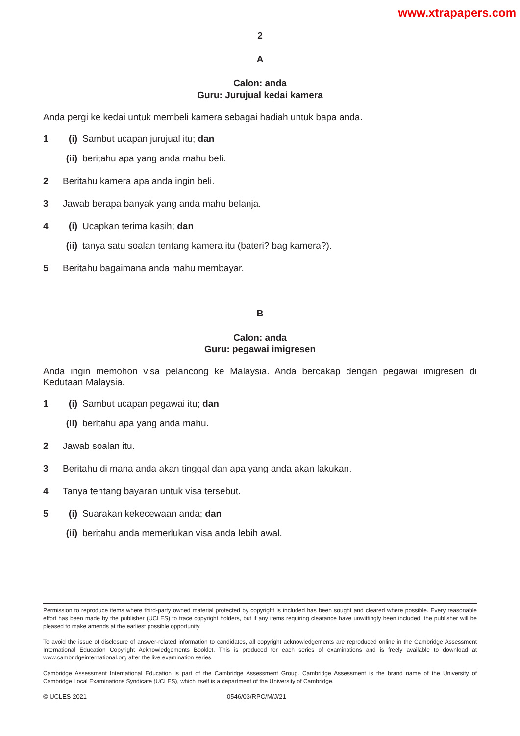www.xtrapapers.com
2
A
Calon: anda
Guru: Jurujual kedai kamera
Anda pergi ke kedai untuk membeli kamera sebagai hadiah untuk bapa anda.
1 (i) Sambut ucapan jurujual itu; dan
(ii) beritahu apa yang anda mahu beli.
2 Beritahu kamera apa anda ingin beli.
3 Jawab berapa banyak yang anda mahu belanja.
4 (i) Ucapkan terima kasih; dan
(ii) tanya satu soalan tentang kamera itu (bateri? bag kamera?).
5 Beritahu bagaimana anda mahu membayar.
B
Calon: anda
Guru: pegawai imigresen
Anda ingin memohon visa pelancong ke Malaysia. Anda bercakap dengan pegawai imigresen di Kedutaan Malaysia.
1 (i) Sambut ucapan pegawai itu; dan
(ii) beritahu apa yang anda mahu.
2 Jawab soalan itu.
3 Beritahu di mana anda akan tinggal dan apa yang anda akan lakukan.
4 Tanya tentang bayaran untuk visa tersebut.
5 (i) Suarakan kekecewaan anda; dan
(ii) beritahu anda memerlukan visa anda lebih awal.
Permission to reproduce items where third-party owned material protected by copyright is included has been sought and cleared where possible. Every reasonable effort has been made by the publisher (UCLES) to trace copyright holders, but if any items requiring clearance have unwittingly been included, the publisher will be pleased to make amends at the earliest possible opportunity.
To avoid the issue of disclosure of answer-related information to candidates, all copyright acknowledgements are reproduced online in the Cambridge Assessment International Education Copyright Acknowledgements Booklet. This is produced for each series of examinations and is freely available to download at www.cambridgeinternational.org after the live examination series.
Cambridge Assessment International Education is part of the Cambridge Assessment Group. Cambridge Assessment is the brand name of the University of Cambridge Local Examinations Syndicate (UCLES), which itself is a department of the University of Cambridge.
© UCLES 2021 0546/03/RPC/M/J/21